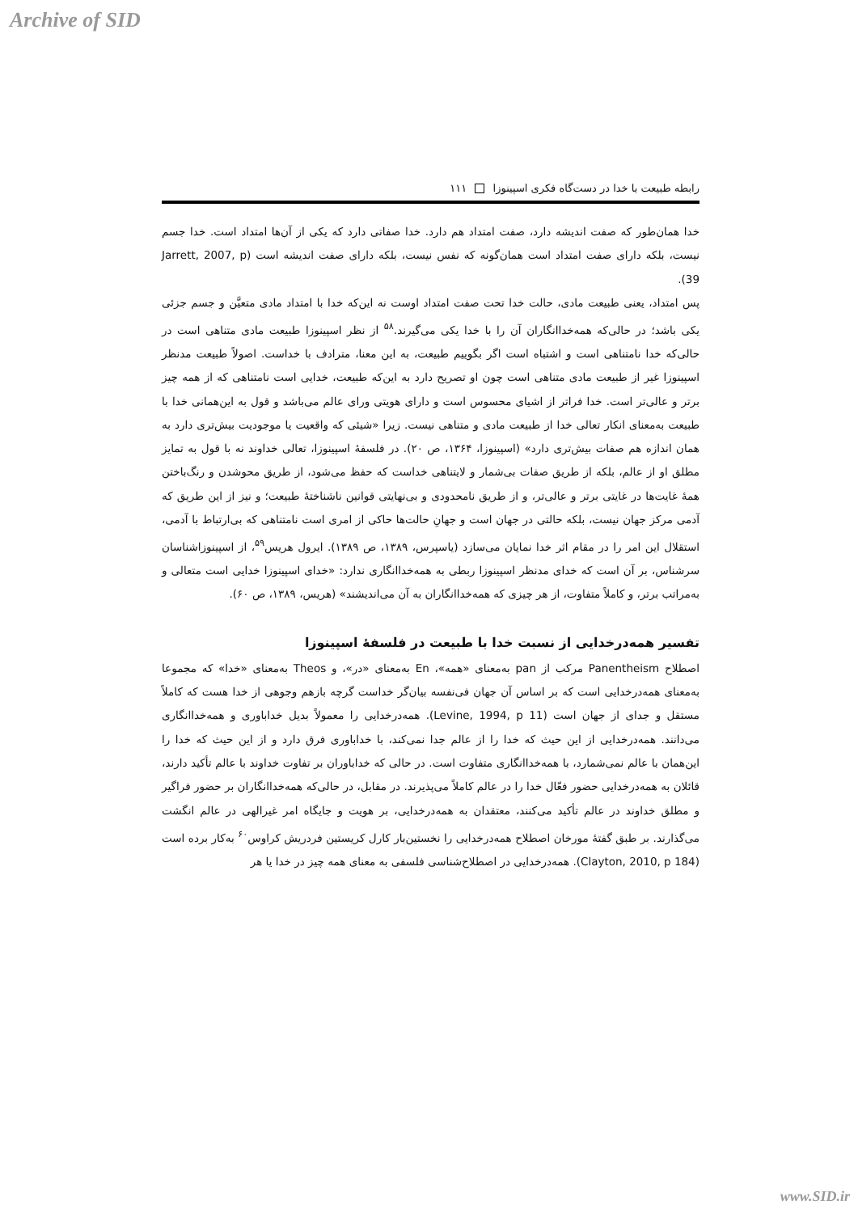Archive of SID
رابطه طبیعت با خدا در دست‌گاه فکری اسپینوزا ۱۱۱
خدا همان‌طور که صفت اندیشه دارد، صفت امتداد هم دارد. خدا صفاتی دارد که یکی از آن‌ها امتداد است. خدا جسم نیست، بلکه دارای صفت امتداد است همان‌گونه که نفس نیست، بلکه دارای صفت اندیشه است (Jarrett, 2007, p 39).
پس امتداد، یعنی طبیعت مادی، حالت خدا تحت صفت امتداد اوست نه این‌که خدا با امتداد مادی متعیَّن و جسم جزئی یکی باشد؛ در حالی‌که همه‌خداانگاران آن را با خدا یکی می‌گیرند.<sup>۵۸</sup> از نظر اسپینوزا طبیعت مادی متناهی است در حالی‌که خدا نامتناهی است و اشتباه است اگر بگوییم طبیعت، به این معنا، مترادف با خداست. اصولاً طبیعت مدنظر اسپینوزا غیر از طبیعت مادی متناهی است چون او تصریح دارد به این‌که طبیعت، خدایی است نامتناهی که از همه چیز برتر و عالی‌تر است. خدا فراتر از اشیای محسوس است و دارای هویتی ورای عالم می‌باشد و قول به این‌همانی خدا با طبیعت به‌معنای انکار تعالی خدا از طبیعت مادی و متناهی نیست. زیرا «شیئی که واقعیت یا موجودیت بیش‌تری دارد به همان اندازه هم صفات بیش‌تری دارد» (اسپینوزا، ۱۳۶۴، ص ۲۰). در فلسفهٔ اسپینوزا، تعالی خداوند نه با قول به تمایز مطلق او از عالم، بلکه از طریق صفات بی‌شمار و لایتناهی خداست که حفظ می‌شود، از طریق محوشدن و رنگ‌باختن همهٔ غایت‌ها در غایتی برتر و عالی‌تر، و از طریق نامحدودی و بی‌نهایتی قوانین ناشناختهٔ طبیعت؛ و نیز از این طریق که آدمی مرکز جهان نیست، بلکه حالتی در جهان است و جهانِ حالت‌ها حاکی از امری است نامتناهی که بی‌ارتباط با آدمی، استقلال این امر را در مقام اثر خدا نمایان می‌سازد (یاسپرس، ۱۳۸۹، ص ۱۳۸۹). ایرول هریس<sup>۵۹</sup>، از اسپینوزاشناسان سرشناس، بر آن است که خدای مدنظر اسپینوزا ربطی به همه‌خداانگاری ندارد: «خدای اسپینوزا خدایی است متعالی و به‌مراتب برتر، و کاملاً متفاوت، از هر چیزی که همه‌خداانگاران به آن می‌اندیشند» (هریس، ۱۳۸۹، ص ۶۰).
تفسیر همه‌درخدایی از نسبت خدا با طبیعت در فلسفهٔ اسپینوزا
اصطلاح Panentheism مرکب از pan به‌معنای «همه»، En به‌معنای «در»، و Theos به‌معنای «خدا» که مجموعا به‌معنای همه‌درخدایی است که بر اساس آن جهان فی‌نفسه بیان‌گر خداست گرچه بازهم وجوهی از خدا هست که کاملاً مستقل و جدای از جهان است (Levine, 1994, p 11). همه‌درخدایی را معمولاً بدیل خداباوری و همه‌خداانگاری می‌دانند. همه‌درخدایی از این حیث که خدا را از عالم جدا نمی‌کند، با خداباوری فرق دارد و از این حیث که خدا را این‌همان با عالم نمی‌شمارد، با همه‌خداانگاری متفاوت است. در حالی که خداباوران بر تفاوت خداوند با عالم تأکید دارند، قائلان به همه‌درخدایی حضور فعّال خدا را در عالم کاملاً می‌پذیرند. در مقابل، در حالی‌که همه‌خداانگاران بر حضور فراگیر و مطلق خداوند در عالم تأکید می‌کنند، معتقدان به همه‌درخدایی، بر هویت و جایگاه امر غیرالهی در عالم انگشت می‌گذارند. بر طبق گفتهٔ مورخان اصطلاح همه‌درخدایی را نخستین‌بار کارل کریستین فردریش کراوس<sup>۶۰</sup> به‌کار برده است (Clayton, 2010, p 184). همه‌درخدایی در اصطلاح‌شناسی فلسفی به معنای همه چیز در خدا یا هر
www.SID.ir